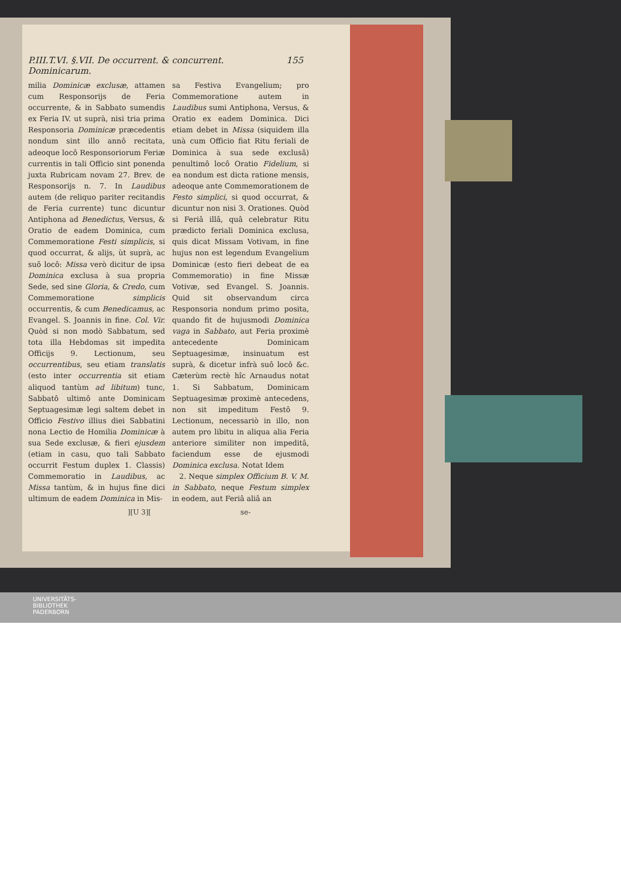P.III.T.VI. §.VII. De occurrent. & concurrent. Dominicarum. 155
milia Dominicæ exclusæ, attamen cum Responsorijs de Feria occurrente, & in Sabbato sumendis ex Feria IV. ut suprà, nisi tria prima Responsoria Dominicæ præcedentis nondum sint illo annô recitata, adeoque locô Responsoriorum Feriæ currentis in tali Officio sint ponenda juxta Rubricam novam 27. Brev. de Responsorijs n. 7. In Laudibus autem (de reliquo pariter recitandis de Feria currente) tunc dicuntur Antiphona ad Benedictus, Versus, & Oratio de eadem Dominica, cum Commemoratione Festi simplicis, si quod occurrat, & alijs, ùt suprà, ac suô locô: Missa verò dicitur de ipsa Dominica exclusa à sua propria Sede, sed sine Gloria, & Credo, cum Commemoratione simplicis occurrentis, & cum Benedicamus, ac Evangel. S. Joannis in fine. Col. Vir. Quòd si non modò Sabbatum, sed tota illa Hebdomas sit impedita Officijs 9. Lectionum, seu occurrentibus, seu etiam translatis (esto inter occurrentia sit etiam aliquod tantùm ad libitum) tunc, Sabbatô ultimô ante Dominicam Septuagesimæ legi saltem debet in Officio Festivo illius diei Sabbatini nona Lectio de Homilia Dominicæ à sua Sede exclusæ, & fieri ejusdem (etiam in casu, quo tali Sabbato occurrit Festum duplex 1. Classis) Commemoratio in Laudibus, ac Missa tantùm, & in hujus fine dici ultimum de eadem Dominica in Mis-
sa Festiva Evangelium; pro Commemoratione autem in Laudibus sumi Antiphona, Versus, & Oratio ex eadem Dominica. Dici etiam debet in Missa (siquidem illa unà cum Officio fiat Ritu feriali de Dominica à sua sede exclusâ) penultimô locô Oratio Fidelium, si ea nondum est dicta ratione mensis, adeoque ante Commemorationem de Festo simplici, si quod occurrat, & dicuntur non nisi 3. Orationes. Quòd si Feriâ illâ, quâ celebratur Ritu prædicto feriali Dominica exclusa, quis dicat Missam Votivam, in fine hujus non est legendum Evangelium Dominicæ (esto fieri debeat de ea Commemoratio) in fine Missæ Votivæ, sed Evangel. S. Joannis. Quid sit observandum circa Responsoria nondum primo posita, quando fit de hujusmodi Dominica vaga in Sabbato, aut Feria proximè antecedente Dominicam Septuagesimæ, insinuatum est suprà, & dicetur infrà suô locô &c. Cæterùm rectè hîc Arnaudus notat 1. Si Sabbatum, Dominicam Septuagesimæ proximè antecedens, non sit impeditum Festô 9. Lectionum, necessariò in illo, non autem pro libitu in aliqua alia Feria anteriore similiter non impeditâ, faciendum esse de ejusmodi Dominica exclusa. Notat Idem
2. Neque simplex Officium B. V. M. in Sabbato, neque Festum simplex in eodem, aut Feriâ aliâ an
][U 3][ se-
UNIVERSITÄTS-
BIBLIOTHEK
PADERBORN